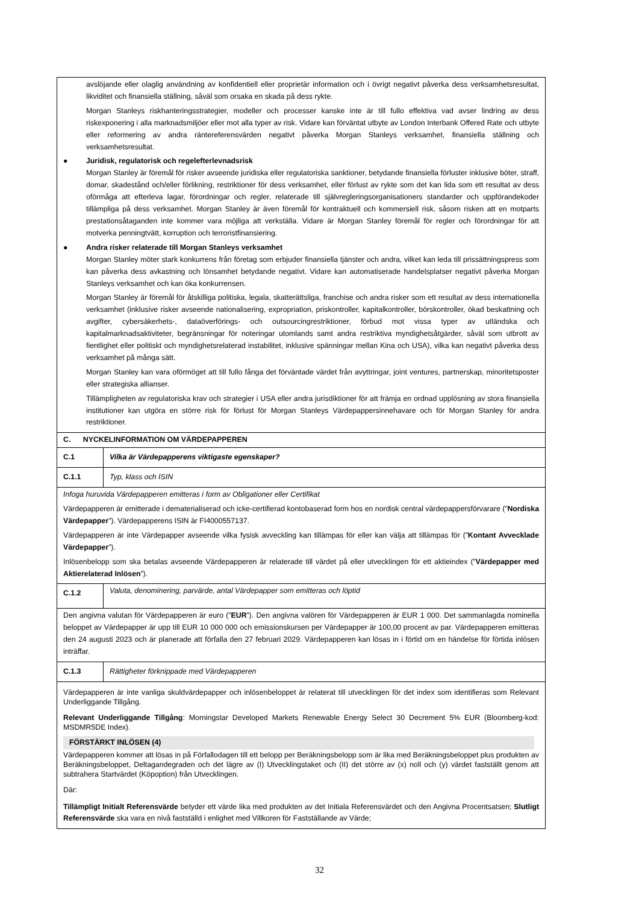| avslöjande eller olaglig användning av konfidentiell eller proprietär information och i övrigt negativt påverka dess verksamhetsresultat, likviditet och finansiella ställning, såväl som orsaka en skada på dess rykte. Morgan Stanleys riskhanteringsstrategier, modeller och processer kanske inte är till fullo effektiva vad avser lindring av dess riskexponering i alla marknadsmiljöer eller mot alla typer av risk. Vidare kan förväntat utbyte av London Interbank Offered Rate och utbyte eller reformering av andra räntereferensvärden negativt påverka Morgan Stanleys verksamhet, finansiella ställning och verksamhetsresultat. ● Juridisk, regulatorisk och regelefterlevnadsrisk Morgan Stanley är föremål för risker avseende juridiska eller regulatoriska sanktioner, betydande finansiella förluster inklusive böter, straff, domar, skadestånd och/eller förlikning, restriktioner för dess verksamhet, eller förlust av rykte som det kan lida som ett resultat av dess oförmåga att efterleva lagar, förordningar och regler, relaterade till självregleringsorganisationers standarder och uppförandekoder tillämpliga på dess verksamhet. Morgan Stanley är även föremål för kontraktuell och kommersiell risk, såsom risken att en motparts prestationsåtaganden inte kommer vara möjliga att verkställa. Vidare är Morgan Stanley föremål för regler och förordningar för att motverka penningtvätt, korruption och terroristfinansiering. ● Andra risker relaterade till Morgan Stanleys verksamhet Morgan Stanley möter stark konkurrens från företag som erbjuder finansiella tjänster och andra, vilket kan leda till prissättningspress som kan påverka dess avkastning och lönsamhet betydande negativt. Vidare kan automatiserade handelsplatser negativt påverka Morgan Stanleys verksamhet och kan öka konkurrensen. Morgan Stanley är föremål för åtskilliga politiska, legala, skatterättsliga, franchise och andra risker som ett resultat av dess internationella verksamhet (inklusive risker avseende nationalisering, expropriation, priskontroller, kapitalkontroller, börskontroller, ökad beskattning och avgifter, cybersäkerhets-, dataöverförings- och outsourcingrestriktioner, förbud mot vissa typer av utländska och kapitalmarknadsaktiviteter, begränsningar för noteringar utomlands samt andra restriktiva myndighetsåtgärder, såväl som utbrott av fientlighet eller politiskt och myndighetsrelaterad instabilitet, inklusive spänningar mellan Kina och USA), vilka kan negativt påverka dess verksamhet på många sätt. Morgan Stanley kan vara oförmöget att till fullo fånga det förväntade värdet från avyttringar, joint ventures, partnerskap, minoritetsposter eller strategiska allianser. Tillämpligheten av regulatoriska krav och strategier i USA eller andra jurisdiktioner för att främja en ordnad upplösning av stora finansiella institutioner kan utgöra en större risk för förlust för Morgan Stanleys Värdepappersinnehavare och för Morgan Stanley för andra restriktioner. | |
| C. NYCKELINFORMATION OM VÄRDEPAPPEREN | |
| C.1 | Vilka är Värdepapperens viktigaste egenskaper? |
| C.1.1 | Typ, klass och ISIN |
| Infoga huruvida Värdepapperen emitteras i form av Obligationer eller Certifikat Värdepapperen är emitterade i dematerialiserad och icke-certifierad kontobaserad form hos en nordisk central värdepappersförvarare (” Nordiska Värdepapper ”). Värdepapperens ISIN är FI4000557137. Värdepapperen är inte Värdepapper avseende vilka fysisk avveckling kan tillämpas för eller kan välja att tillämpas för (” Kontant Avvecklade Värdepapper ”). Inlösenbelopp som ska betalas avseende Värdepapperen är relaterade till värdet på eller utvecklingen för ett aktieindex (” Värdepapper med Aktierelaterad Inlösen ”). | |
| C.1.2 | Valuta, denominering, parvärde, antal Värdepapper som emitteras och löptid |
| Den angivna valutan för Värdepapperen är euro (” EUR ”). Den angivna valören för Värdepapperen är EUR 1 000. Det sammanlagda nominella beloppet av Värdepapper är upp till EUR 10 000 000 och emissionskursen per Värdepapper är 100,00 procent av par. Värdepapperen emitteras den 24 augusti 2023 och är planerade att förfalla den 27 februari 2029. Värdepapperen kan lösas in i förtid om en händelse för förtida inlösen inträffar. | |
| C.1.3 | Rättigheter förknippade med Värdepapperen |
| Värdepapperen är inte vanliga skuldvärdepapper och inlösenbeloppet är relaterat till utvecklingen för det index som identifieras som Relevant Underliggande Tillgång. Relevant Underliggande Tillgång : Morningstar Developed Markets Renewable Energy Select 30 Decrement 5% EUR (Bloomberg-kod: MSDMR5DE Index). FÖRSTÄRKT INLÖSEN (4) Värdepapperen kommer att lösas in på Förfallodagen till ett belopp per Beräkningsbelopp som är lika med Beräkningsbeloppet plus produkten av Beräkningsbeloppet, Deltagandegraden och det lägre av (I) Utvecklingstaket och (II) det större av (x) noll och (y) värdet fastställt genom att subtrahera Startvärdet (Köpoption) från Utvecklingen. Där: Tillämpligt Initialt Referensvärde betyder ett värde lika med produkten av det Initiala Referensvärdet och den Angivna Procentsatsen; Slutligt Referensvärde ska vara en nivå fastställd i enlighet med Villkoren för Fastställande av Värde; | |
32